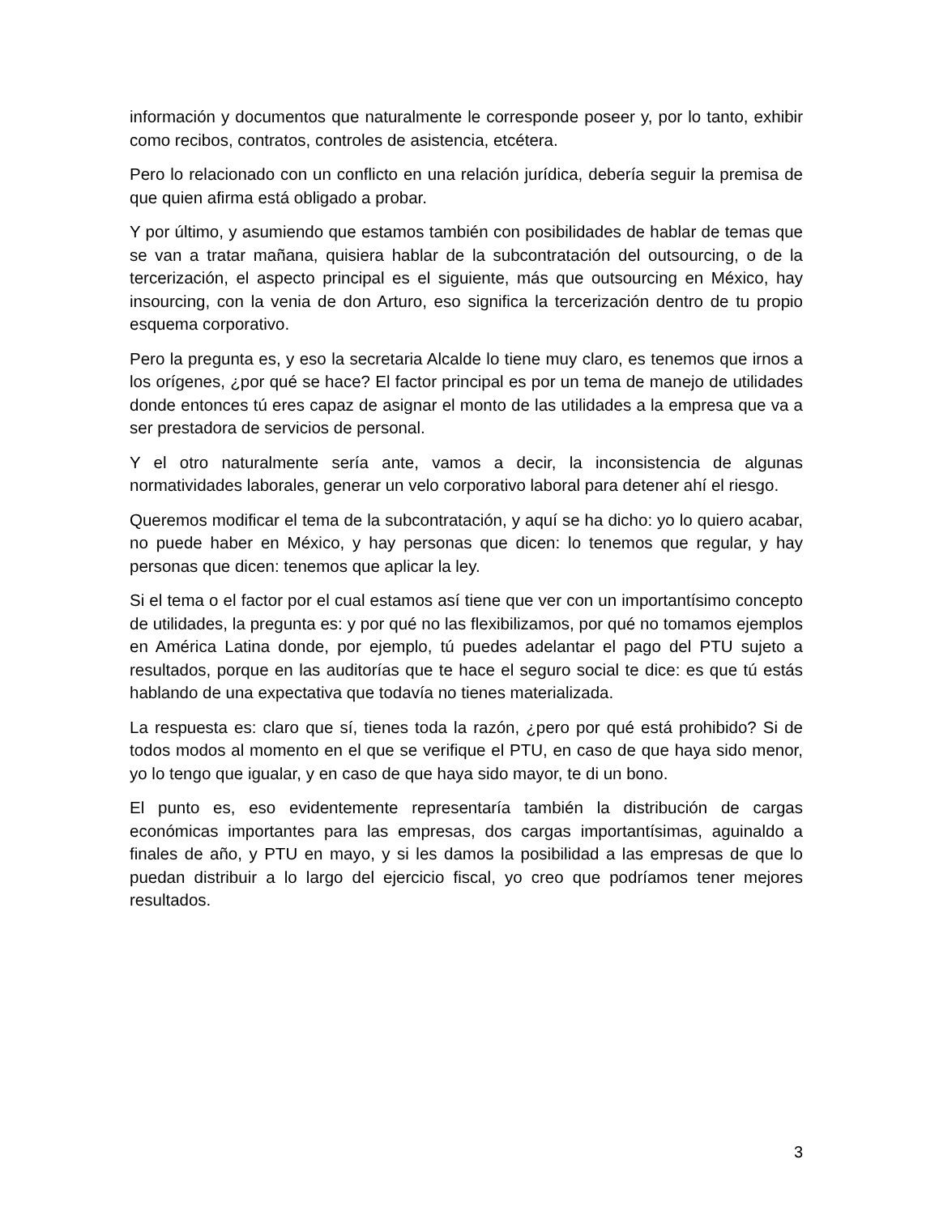información y documentos que naturalmente le corresponde poseer y, por lo tanto, exhibir como recibos, contratos, controles de asistencia, etcétera.
Pero lo relacionado con un conflicto en una relación jurídica, debería seguir la premisa de que quien afirma está obligado a probar.
Y por último, y asumiendo que estamos también con posibilidades de hablar de temas que se van a tratar mañana, quisiera hablar de la subcontratación del outsourcing, o de la tercerización, el aspecto principal es el siguiente, más que outsourcing en México, hay insourcing, con la venia de don Arturo, eso significa la tercerización dentro de tu propio esquema corporativo.
Pero la pregunta es, y eso la secretaria Alcalde lo tiene muy claro, es tenemos que irnos a los orígenes, ¿por qué se hace? El factor principal es por un tema de manejo de utilidades donde entonces tú eres capaz de asignar el monto de las utilidades a la empresa que va a ser prestadora de servicios de personal.
Y el otro naturalmente sería ante, vamos a decir, la inconsistencia de algunas normatividades laborales, generar un velo corporativo laboral para detener ahí el riesgo.
Queremos modificar el tema de la subcontratación, y aquí se ha dicho: yo lo quiero acabar, no puede haber en México, y hay personas que dicen: lo tenemos que regular, y hay personas que dicen: tenemos que aplicar la ley.
Si el tema o el factor por el cual estamos así tiene que ver con un importantísimo concepto de utilidades, la pregunta es: y por qué no las flexibilizamos, por qué no tomamos ejemplos en América Latina donde, por ejemplo, tú puedes adelantar el pago del PTU sujeto a resultados, porque en las auditorías que te hace el seguro social te dice: es que tú estás hablando de una expectativa que todavía no tienes materializada.
La respuesta es: claro que sí, tienes toda la razón, ¿pero por qué está prohibido? Si de todos modos al momento en el que se verifique el PTU, en caso de que haya sido menor, yo lo tengo que igualar, y en caso de que haya sido mayor, te di un bono.
El punto es, eso evidentemente representaría también la distribución de cargas económicas importantes para las empresas, dos cargas importantísimas, aguinaldo a finales de año, y PTU en mayo, y si les damos la posibilidad a las empresas de que lo puedan distribuir a lo largo del ejercicio fiscal, yo creo que podríamos tener mejores resultados.
3